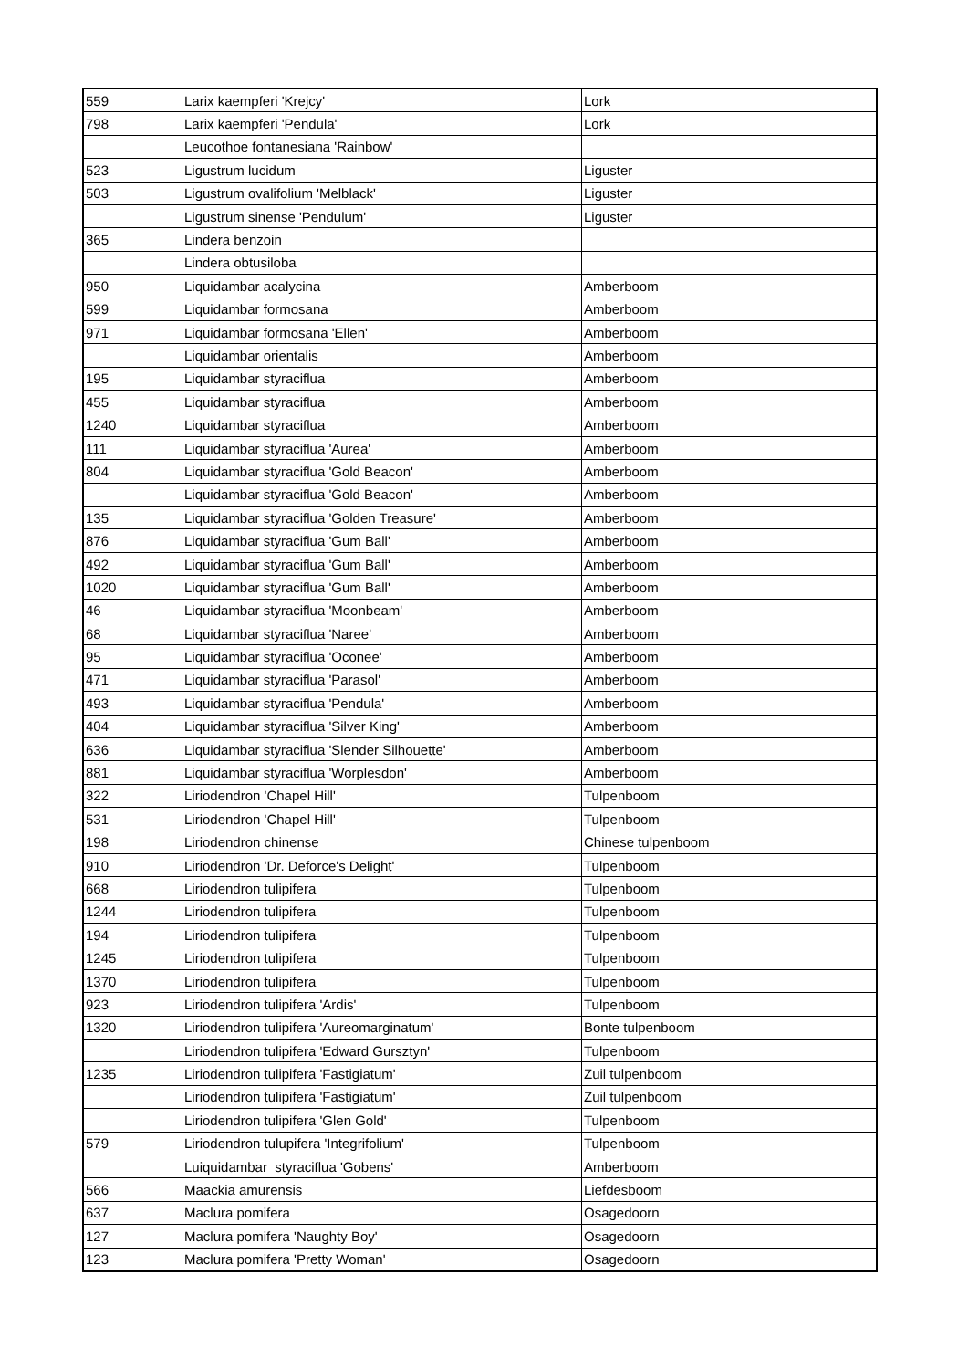| 559 | Larix kaempferi 'Krejcy' | Lork |
| 798 | Larix kaempferi 'Pendula' | Lork |
| | Leucothoe fontanesiana 'Rainbow' | |
| 523 | Ligustrum lucidum | Liguster |
| 503 | Ligustrum ovalifolium 'Melblack' | Liguster |
| | Ligustrum sinense 'Pendulum' | Liguster |
| 365 | Lindera benzoin | |
| | Lindera obtusiloba | |
| 950 | Liquidambar acalycina | Amberboom |
| 599 | Liquidambar formosana | Amberboom |
| 971 | Liquidambar formosana 'Ellen' | Amberboom |
| | Liquidambar orientalis | Amberboom |
| 195 | Liquidambar styraciflua | Amberboom |
| 455 | Liquidambar styraciflua | Amberboom |
| 1240 | Liquidambar styraciflua | Amberboom |
| 111 | Liquidambar styraciflua 'Aurea' | Amberboom |
| 804 | Liquidambar styraciflua 'Gold Beacon' | Amberboom |
| | Liquidambar styraciflua 'Gold Beacon' | Amberboom |
| 135 | Liquidambar styraciflua 'Golden Treasure' | Amberboom |
| 876 | Liquidambar styraciflua 'Gum Ball' | Amberboom |
| 492 | Liquidambar styraciflua 'Gum Ball' | Amberboom |
| 1020 | Liquidambar styraciflua 'Gum Ball' | Amberboom |
| 46 | Liquidambar styraciflua 'Moonbeam' | Amberboom |
| 68 | Liquidambar styraciflua 'Naree' | Amberboom |
| 95 | Liquidambar styraciflua 'Oconee' | Amberboom |
| 471 | Liquidambar styraciflua 'Parasol' | Amberboom |
| 493 | Liquidambar styraciflua 'Pendula' | Amberboom |
| 404 | Liquidambar styraciflua 'Silver King' | Amberboom |
| 636 | Liquidambar styraciflua 'Slender Silhouette' | Amberboom |
| 881 | Liquidambar styraciflua 'Worplesdon' | Amberboom |
| 322 | Liriodendron 'Chapel Hill' | Tulpenboom |
| 531 | Liriodendron 'Chapel Hill' | Tulpenboom |
| 198 | Liriodendron chinense | Chinese tulpenboom |
| 910 | Liriodendron 'Dr. Deforce's Delight' | Tulpenboom |
| 668 | Liriodendron tulipifera | Tulpenboom |
| 1244 | Liriodendron tulipifera | Tulpenboom |
| 194 | Liriodendron tulipifera | Tulpenboom |
| 1245 | Liriodendron tulipifera | Tulpenboom |
| 1370 | Liriodendron tulipifera | Tulpenboom |
| 923 | Liriodendron tulipifera 'Ardis' | Tulpenboom |
| 1320 | Liriodendron tulipifera 'Aureomarginatum' | Bonte tulpenboom |
| | Liriodendron tulipifera 'Edward Gursztyn' | Tulpenboom |
| 1235 | Liriodendron tulipifera 'Fastigiatum' | Zuil tulpenboom |
| | Liriodendron tulipifera 'Fastigiatum' | Zuil tulpenboom |
| | Liriodendron tulipifera 'Glen Gold' | Tulpenboom |
| 579 | Liriodendron tulupifera 'Integrifolium' | Tulpenboom |
| | Luiquidambar styraciflua 'Gobens' | Amberboom |
| 566 | Maackia amurensis | Liefdesboom |
| 637 | Maclura pomifera | Osagedoorn |
| 127 | Maclura pomifera 'Naughty Boy' | Osagedoorn |
| 123 | Maclura pomifera 'Pretty Woman' | Osagedoorn |